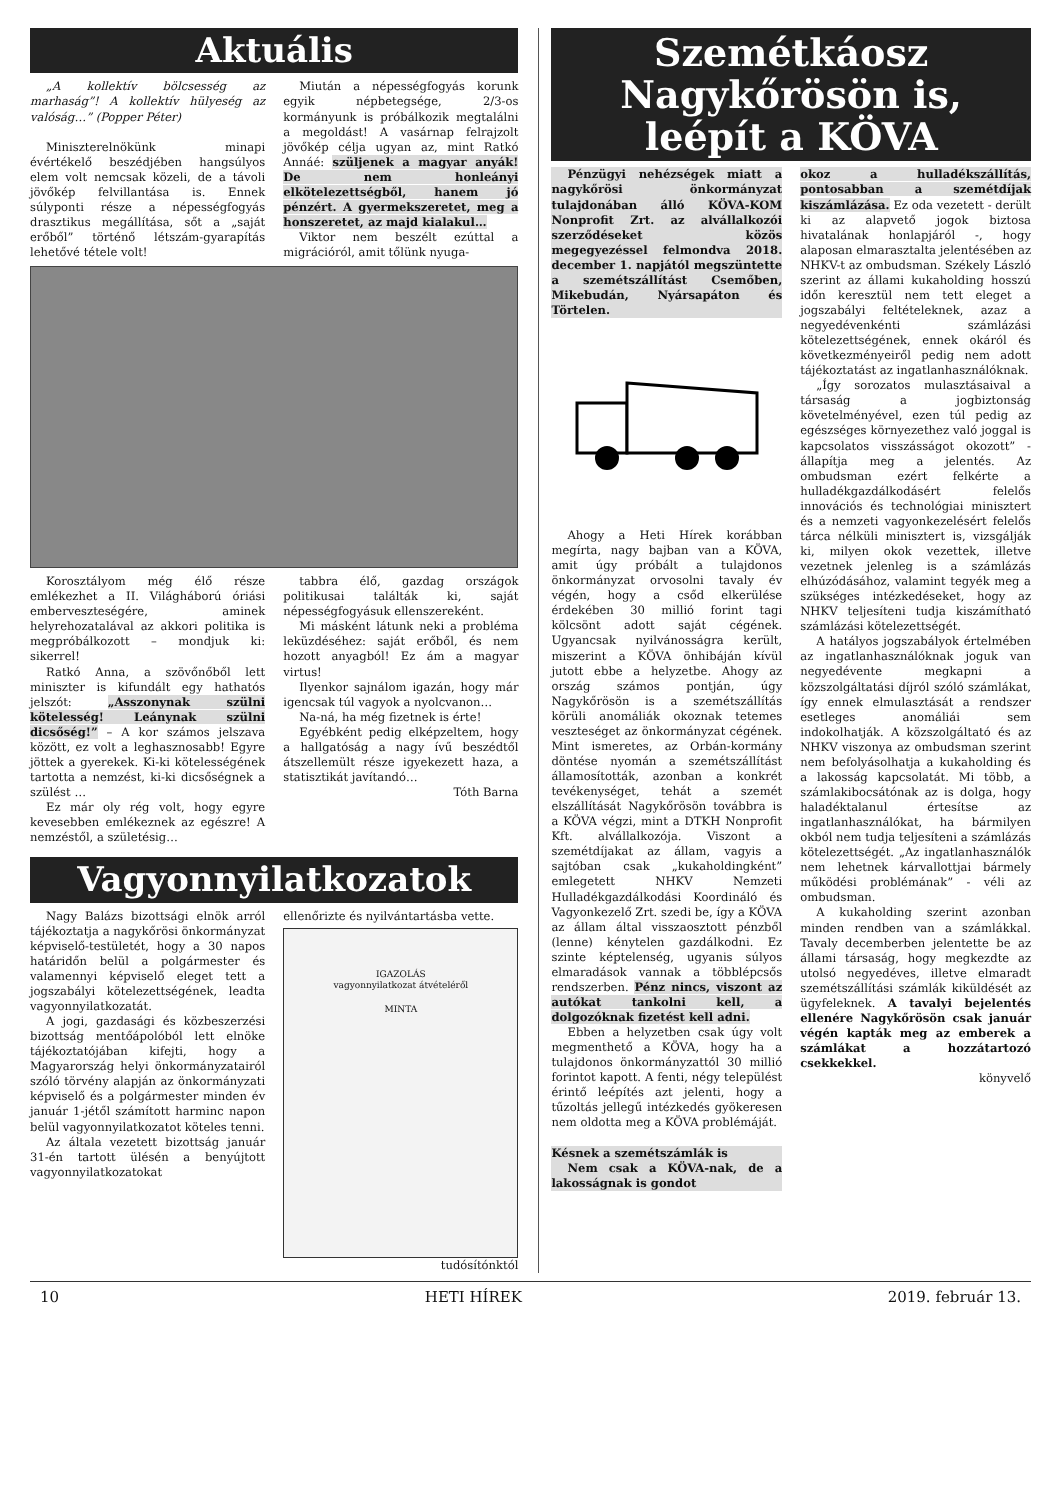Aktuális
„A kollektív bölcsesség az marhaság”! A kollektív hülyeség az valóság…” (Popper Péter)
Miniszterelnökünk minapi évértékelő beszédjében hangsúlyos elem volt nemcsak közeli, de a távoli jövőkép felvillantása is. Ennek súlyponti része a népességfogyás drasztikus megállítása, sőt a „saját erőből” történő létszám-gyarapítás lehetővé tétele volt!
Miután a népességfogyás korunk egyik népbetegsége, 2/3-os kormányunk is próbálkozik megtalálni a megoldást! A vasárnap felrajzolt jövőkép célja ugyan az, mint Ratkó Annáé: szüljenek a magyar anyák! De nem honleányi elkötelezettségből, hanem jó pénzért. A gyermekszeretet, meg a honszeretet, az majd kialakul…
Viktor nem beszélt ezúttal a migrációról, amit tőlünk nyuga-
Korosztályom még élő része emlékezhet a II. Világháború óriási emberveszteségére, aminek helyrehozatalával az akkori politika is megpróbálkozott – mondjuk ki: sikerrel!
Ratkó Anna, a szövőnőből lett miniszter is kifundált egy hathatós jelszót: „Asszonynak szülni kötelesség! Leánynak szülni dicsőség!” – A kor számos jelszava között, ez volt a leghasznosabb! Egyre jöttek a gyerekek. Ki-ki kötelességének tartotta a nemzést, ki-ki dicsőségnek a szülést …
Ez már oly rég volt, hogy egyre kevesebben emlékeznek az egészre! A nemzéstől, a születésig…
tabbra élő, gazdag országok politikusai találták ki, saját népességfogyásuk ellenszereként.
Mi másként látunk neki a probléma leküzdéséhez: saját erőből, és nem hozott anyagból! Ez ám a magyar virtus!
Ilyenkor sajnálom igazán, hogy már igencsak túl vagyok a nyolcvanon…
Na-ná, ha még fizetnek is érte!
Egyébként pedig elképzeltem, hogy a hallgatóság a nagy ívű beszédtől átszellemült része igyekezett haza, a statisztikát javítandó…
Tóth Barna
Vagyonnyilatkozatok
Nagy Balázs bizottsági elnök arról tájékoztatja a nagykőrösi önkormányzat képviselő-testületét, hogy a 30 napos határidőn belül a polgármester és valamennyi képviselő eleget tett a jogszabályi kötelezettségének, leadta vagyonnyilatkozatát.
A jogi, gazdasági és közbeszerzési bizottság mentőápolóból lett elnöke tájékoztatójában kifejti, hogy a Magyarország helyi önkormányzatairól szóló törvény alapján az önkormányzati képviselő és a polgármester minden év január 1-jétől számított harminc napon belül vagyonnyilatkozatot köteles tenni.
Az általa vezetett bizottság január 31-én tartott ülésén a benyújtott vagyonnyilatkozatokat
ellenőrizte és nyilvántartásba vette.
IGAZOLÁS
vagyonnyilatkozat átvételéről
MINTA
tudósítónktól
Szemétkáosz Nagykőrösön is, leépít a KÖVA
Pénzügyi nehézségek miatt a nagykőrösi önkormányzat tulajdonában álló KÖVA-KOM Nonprofit Zrt. az alvállalkozói szerződéseket közös megegyezéssel felmondva 2018. december 1. napjától megszüntette a szemétszállítást Csemőben, Mikebudán, Nyársapáton és Törtelen.
Ahogy a Heti Hírek korábban megírta, nagy bajban van a KÖVA, amit úgy próbált a tulajdonos önkormányzat orvosolni tavaly év végén, hogy a csőd elkerülése érdekében 30 millió forint tagi kölcsönt adott saját cégének. Ugyancsak nyilvánosságra került, miszerint a KÖVA önhibáján kívül jutott ebbe a helyzetbe. Ahogy az ország számos pontján, úgy Nagykőrösön is a szemétszállítás körüli anomáliák okoznak tetemes veszteséget az önkormányzat cégének. Mint ismeretes, az Orbán-kormány döntése nyomán a szemétszállítást államosították, azonban a konkrét tevékenységet, tehát a szemét elszállítását Nagykőrösön továbbra is a KÖVA végzi, mint a DTKH Nonprofit Kft. alvállalkozója. Viszont a szemétdíjakat az állam, vagyis a sajtóban csak „kukaholdingként” emlegetett NHKV Nemzeti Hulladékgazdálkodási Koordináló és Vagyonkezelő Zrt. szedi be, így a KÖVA az állam által visszaosztott pénzből (lenne) kénytelen gazdálkodni. Ez szinte képtelenség, ugyanis súlyos elmaradások vannak a többlépcsős rendszerben. Pénz nincs, viszont az autókat tankolni kell, a dolgozóknak fizetést kell adni.
Ebben a helyzetben csak úgy volt megmenthető a KÖVA, hogy ha a tulajdonos önkormányzattól 30 millió forintot kapott. A fenti, négy települést érintő leépítés azt jelenti, hogy a tűzoltás jellegű intézkedés gyökeresen nem oldotta meg a KÖVA problémáját.
Késnek a szemétszámlák is
Nem csak a KÖVA-nak, de a lakosságnak is gondot
okoz a hulladékszállítás, pontosabban a szemétdíjak kiszámlázása. Ez oda vezetett - derült ki az alapvető jogok biztosa hivatalának honlapjáról -, hogy alaposan elmarasztalta jelentésében az NHKV-t az ombudsman. Székely László szerint az állami kukaholding hosszú időn keresztül nem tett eleget a jogszabályi feltételeknek, azaz a negyedévenkénti számlázási kötelezettségének, ennek okáról és következményeiről pedig nem adott tájékoztatást az ingatlanhasználóknak.
„Így sorozatos mulasztásaival a társaság a jogbiztonság követelményével, ezen túl pedig az egészséges környezethez való joggal is kapcsolatos visszásságot okozott” - állapítja meg a jelentés. Az ombudsman ezért felkérte a hulladékgazdálkodásért felelős innovációs és technológiai minisztert és a nemzeti vagyonkezelésért felelős tárca nélküli minisztert is, vizsgálják ki, milyen okok vezettek, illetve vezetnek jelenleg is a számlázás elhúzódásához, valamint tegyék meg a szükséges intézkedéseket, hogy az NHKV teljesíteni tudja kiszámítható számlázási kötelezettségét.
A hatályos jogszabályok értelmében az ingatlanhasználóknak joguk van negyedévente megkapni a közszolgáltatási díjról szóló számlákat, így ennek elmulasztását a rendszer esetleges anomáliái sem indokolhatják. A közszolgáltató és az NHKV viszonya az ombudsman szerint nem befolyásolhatja a kukaholding és a lakosság kapcsolatát. Mi több, a számlakibocsátónak az is dolga, hogy haladéktalanul értesítse az ingatlanhasználókat, ha bármilyen okból nem tudja teljesíteni a számlázás kötelezettségét. „Az ingatlanhasználók nem lehetnek kárvallottjai bármely működési problémának” - véli az ombudsman.
A kukaholding szerint azonban minden rendben van a számlákkal. Tavaly decemberben jelentette be az állami társaság, hogy megkezdte az utolsó negyedéves, illetve elmaradt szemétszállítási számlák kiküldését az ügyfeleknek. A tavalyi bejelentés ellenére Nagykőrösön csak január végén kapták meg az emberek a számlákat a hozzátartozó csekkekkel.
könyvelő
10 HETI HÍREK 2019. február 13.